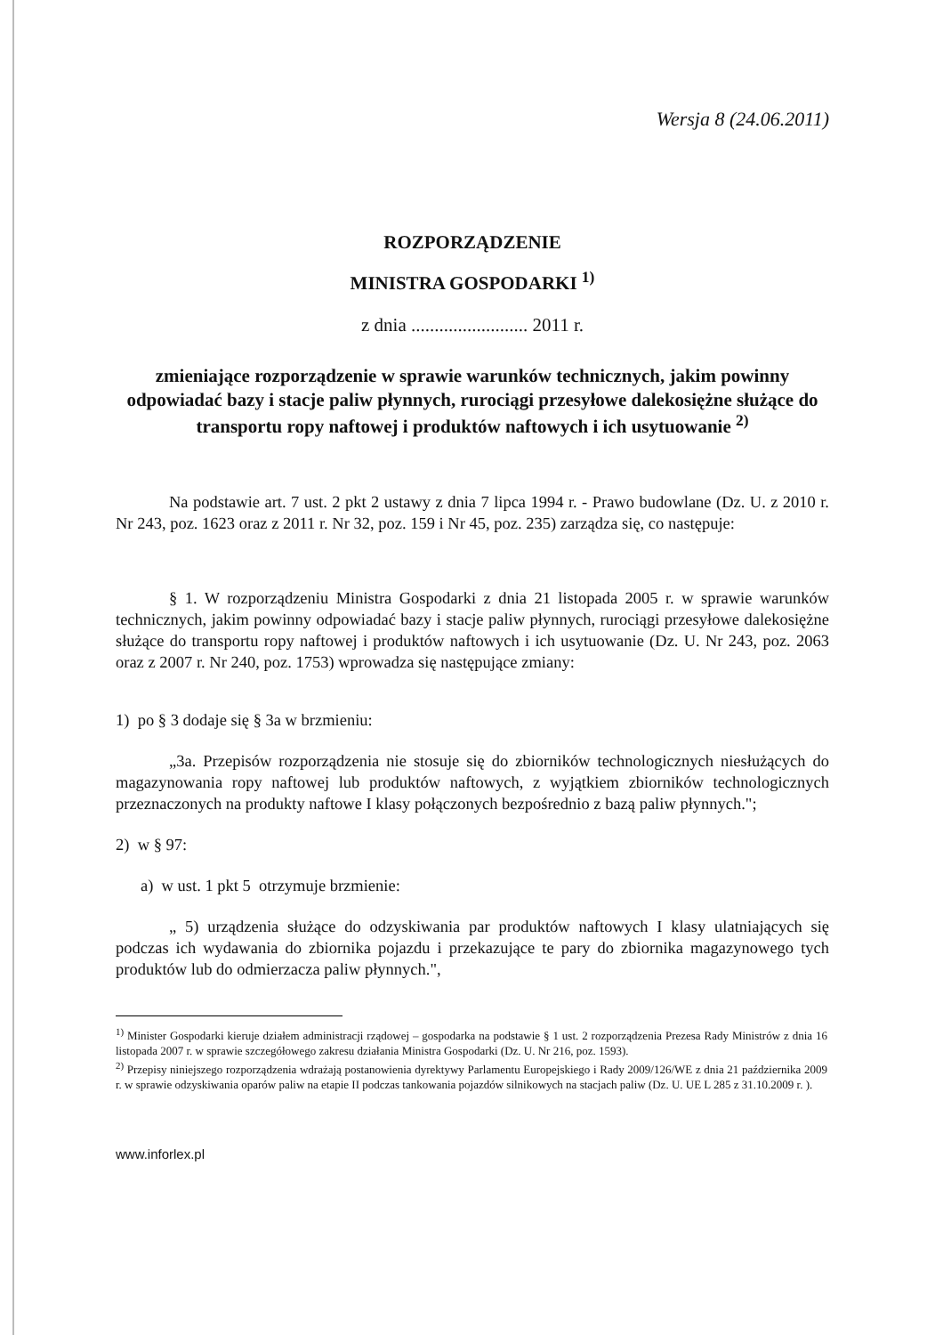Wersja 8 (24.06.2011)
ROZPORZĄDZENIE
MINISTRA GOSPODARKI <sup>1)</sup>
z dnia ......................... 2011 r.
zmieniające rozporządzenie w sprawie warunków technicznych, jakim powinny odpowiadać bazy i stacje paliw płynnych, rurociągi przesyłowe dalekosiężne służące do transportu ropy naftowej i produktów naftowych i ich usytuowanie <sup>2)</sup>
Na podstawie art. 7 ust. 2 pkt 2 ustawy z dnia 7 lipca 1994 r. - Prawo budowlane (Dz. U. z 2010 r. Nr 243, poz. 1623 oraz z 2011 r. Nr 32, poz. 159 i Nr 45, poz. 235) zarządza się, co następuje:
§ 1. W rozporządzeniu Ministra Gospodarki z dnia 21 listopada 2005 r. w sprawie warunków technicznych, jakim powinny odpowiadać bazy i stacje paliw płynnych, rurociągi przesyłowe dalekosiężne służące do transportu ropy naftowej i produktów naftowych i ich usytuowanie (Dz. U. Nr 243, poz. 2063 oraz z 2007 r. Nr 240, poz. 1753) wprowadza się następujące zmiany:
1) po § 3 dodaje się § 3a w brzmieniu:
„3a. Przepisów rozporządzenia nie stosuje się do zbiorników technologicznych niesłużących do magazynowania ropy naftowej lub produktów naftowych, z wyjątkiem zbiorników technologicznych przeznaczonych na produkty naftowe I klasy połączonych bezpośrednio z bazą paliw płynnych.";
2) w § 97:
a) w ust. 1 pkt 5 otrzymuje brzmienie:
„ 5) urządzenia służące do odzyskiwania par produktów naftowych I klasy ulatniających się podczas ich wydawania do zbiornika pojazdu i przekazujące te pary do zbiornika magazynowego tych produktów lub do odmierzacza paliw płynnych.",
<sup>1)</sup> Minister Gospodarki kieruje działem administracji rządowej – gospodarka na podstawie § 1 ust. 2 rozporządzenia Prezesa Rady Ministrów z dnia 16 listopada 2007 r. w sprawie szczegółowego zakresu działania Ministra Gospodarki (Dz. U. Nr 216, poz. 1593).
<sup>2)</sup> Przepisy niniejszego rozporządzenia wdrażają postanowienia dyrektywy Parlamentu Europejskiego i Rady 2009/126/WE z dnia 21 października 2009 r. w sprawie odzyskiwania oparów paliw na etapie II podczas tankowania pojazdów silnikowych na stacjach paliw (Dz. U. UE L 285 z 31.10.2009 r. ).
www.inforlex.pl